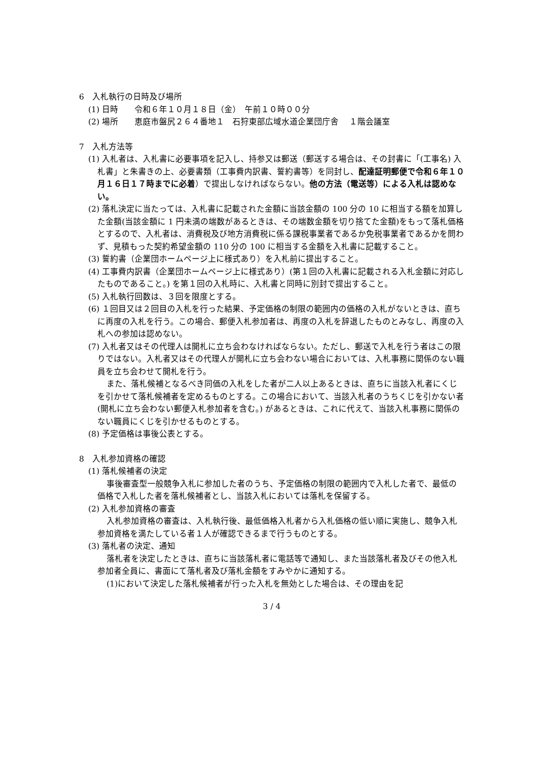6　入札執行の日時及び場所
(1) 日時　　令和６年１０月１８日（金）　午前１０時００分
(2) 場所　　恵庭市盤尻２６４番地１　石狩東部広域水道企業団庁舎　 １階会議室
7　入札方法等
(1) 入札者は、入札書に必要事項を記入し、持参又は郵送（郵送する場合は、その封書に「(工事名) 入札書」と朱書きの上、必要書類（工事費内訳書、誓約書等）を同封し、配達証明郵便で令和６年１０月１６日１７時までに必着）で提出しなければならない。他の方法（電送等）による入札は認めない。
(2) 落札決定に当たっては、入札書に記載された金額に当該金額の 100 分の 10 に相当する額を加算した金額(当該金額に 1 円未満の端数があるときは、その端数金額を切り捨てた金額)をもって落札価格とするので、入札者は、消費税及び地方消費税に係る課税事業者であるか免税事業者であるかを問わず、見積もった契約希望金額の 110 分の 100 に相当する金額を入札書に記載すること。
(3) 誓約書（企業団ホームページ上に様式あり）を入札前に提出すること。
(4) 工事費内訳書（企業団ホームページ上に様式あり）(第１回の入札書に記載される入札金額に対応したものであること。) を第１回の入札時に、入札書と同時に別封で提出すること。
(5) 入札執行回数は、３回を限度とする。
(6) １回目又は２回目の入札を行った結果、予定価格の制限の範囲内の価格の入札がないときは、直ちに再度の入札を行う。この場合、郵便入札参加者は、再度の入札を辞退したものとみなし、再度の入札への参加は認めない。
(7) 入札者又はその代理人は開札に立ち会わなければならない。ただし、郵送で入札を行う者はこの限りではない。入札者又はその代理人が開札に立ち会わない場合においては、入札事務に関係のない職員を立ち会わせて開札を行う。
また、落札候補となるべき同価の入札をした者が二人以上あるときは、直ちに当該入札者にくじを引かせて落札候補者を定めるものとする。この場合において、当該入札者のうちくじを引かない者 (開札に立ち会わない郵便入札参加者を含む。) があるときは、これに代えて、当該入札事務に関係のない職員にくじを引かせるものとする。
(8) 予定価格は事後公表とする。
8　入札参加資格の確認
(1) 落札候補者の決定
事後審査型一般競争入札に参加した者のうち、予定価格の制限の範囲内で入札した者で、最低の価格で入札した者を落札候補者とし、当該入札においては落札を保留する。
(2) 入札参加資格の審査
入札参加資格の審査は、入札執行後、最低価格入札者から入札価格の低い順に実施し、競争入札参加資格を満たしている者１人が確認できるまで行うものとする。
(3) 落札者の決定、通知
落札者を決定したときは、直ちに当該落札者に電話等で通知し、また当該落札者及びその他入札参加者全員に、書面にて落札者及び落札金額をすみやかに通知する。
(1)において決定した落札候補者が行った入札を無効とした場合は、その理由を記
3 / 4